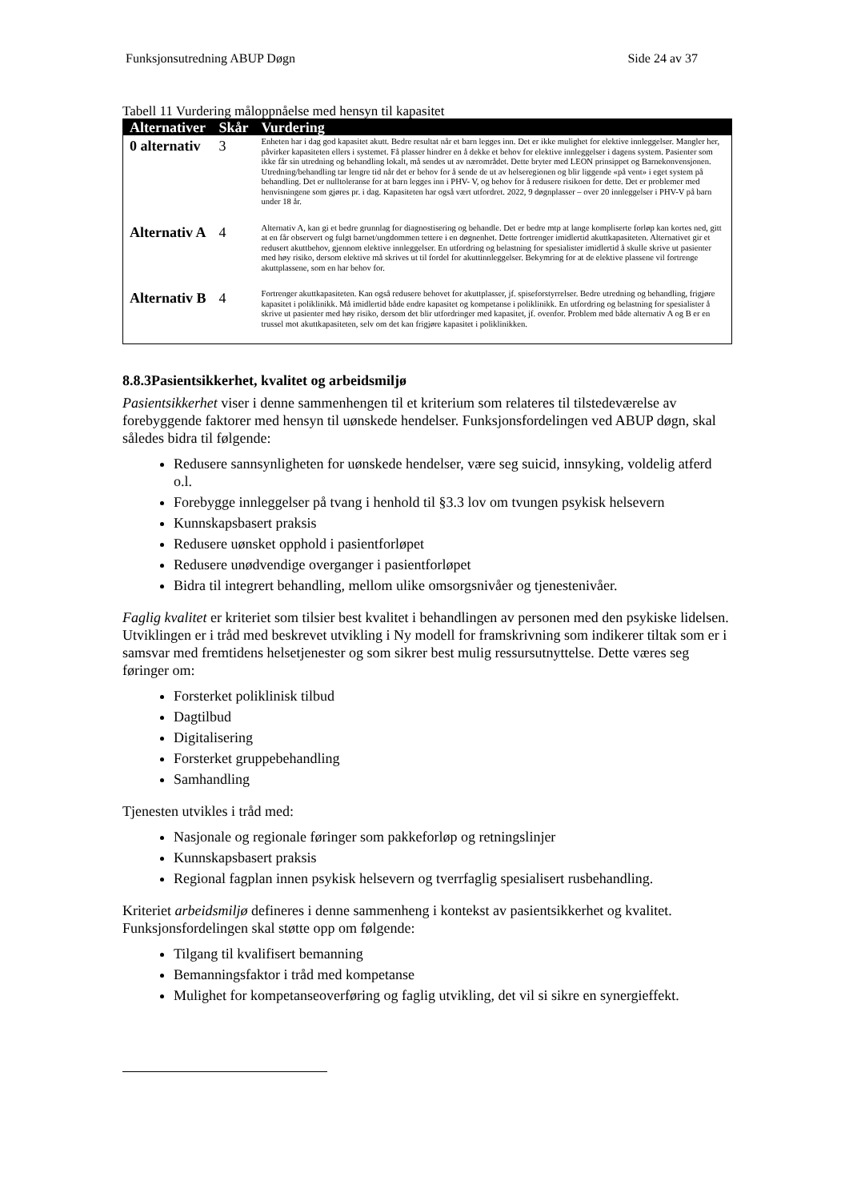Funksjonsutredning ABUP Døgn Side 24 av 37
Tabell 11 Vurdering måloppnåelse med hensyn til kapasitet
| Alternativer | Skår | Vurdering |
| --- | --- | --- |
| 0 alternativ | 3 | Enheten har i dag god kapasitet akutt. Bedre resultat når et barn legges inn. Det er ikke mulighet for elektive innleggelser. Mangler her, påvirker kapasiteten ellers i systemet. Få plasser hindrer en å dekke et behov for elektive innleggelser i dagens system. Pasienter som ikke får sin utredning og behandling lokalt, må sendes ut av nærområdet. Dette bryter med LEON prinsippet og Barnekonvensjonen. Utredning/behandling tar lengre tid når det er behov for å sende de ut av helseregionen og blir liggende «på vent» i eget system på behandling. Det er nulltoleranse for at barn legges inn i PHV- V, og behov for å redusere risikoen for dette. Det er problemer med henvisningene som gjøres pr. i dag. Kapasiteten har også vært utfordret. 2022, 9 døgnplasser – over 20 innleggelser i PHV-V på barn under 18 år. |
| Alternativ A | 4 | Alternativ A, kan gi et bedre grunnlag for diagnostisering og behandle. Det er bedre mtp at lange kompliserte forløp kan kortes ned, gitt at en får observert og fulgt barnet/ungdommen tettere i en døgnenhet. Dette fortrenger imidlertid akuttkapasiteten. Alternativet gir et redusert akuttbehov, gjennom elektive innleggelser. En utfordring og belastning for spesialister imidlertid å skulle skrive ut pasienter med høy risiko, dersom elektive må skrives ut til fordel for akuttinnleggelser. Bekymring for at de elektive plassene vil fortrenge akuttplassene, som en har behov for. |
| Alternativ B | 4 | Fortrenger akuttkapasiteten. Kan også redusere behovet for akuttplasser, jf. spiseforstyrrelser. Bedre utredning og behandling, frigjøre kapasitet i poliklinikk. Må imidlertid både endre kapasitet og kompetanse i poliklinikk. En utfordring og belastning for spesialister å skrive ut pasienter med høy risiko, dersom det blir utfordringer med kapasitet, jf. ovenfor. Problem med både alternativ A og B er en trussel mot akuttkapasiteten, selv om det kan frigjøre kapasitet i poliklinikken. |
8.8.3Pasientsikkerhet, kvalitet og arbeidsmiljø
Pasientsikkerhet viser i denne sammenhengen til et kriterium som relateres til tilstedeværelse av forebyggende faktorer med hensyn til uønskede hendelser. Funksjonsfordelingen ved ABUP døgn, skal således bidra til følgende:
Redusere sannsynligheten for uønskede hendelser, være seg suicid, innsyking, voldelig atferd o.l.
Forebygge innleggelser på tvang i henhold til §3.3 lov om tvungen psykisk helsevern
Kunnskapsbasert praksis
Redusere uønsket opphold i pasientforløpet
Redusere unødvendige overganger i pasientforløpet
Bidra til integrert behandling, mellom ulike omsorgsnivåer og tjenestenivåer.
Faglig kvalitet er kriteriet som tilsier best kvalitet i behandlingen av personen med den psykiske lidelsen. Utviklingen er i tråd med beskrevet utvikling i Ny modell for framskrivning som indikerer tiltak som er i samsvar med fremtidens helsetjenester og som sikrer best mulig ressursutnyttelse. Dette væres seg føringer om:
Forsterket poliklinisk tilbud
Dagtilbud
Digitalisering
Forsterket gruppebehandling
Samhandling
Tjenesten utvikles i tråd med:
Nasjonale og regionale føringer som pakkeforløp og retningslinjer
Kunnskapsbasert praksis
Regional fagplan innen psykisk helsevern og tverrfaglig spesialisert rusbehandling.
Kriteriet arbeidsmiljø defineres i denne sammenheng i kontekst av pasientsikkerhet og kvalitet. Funksjonsfordelingen skal støtte opp om følgende:
Tilgang til kvalifisert bemanning
Bemanningsfaktor i tråd med kompetanse
Mulighet for kompetanseoverføring og faglig utvikling, det vil si sikre en synergieffekt.